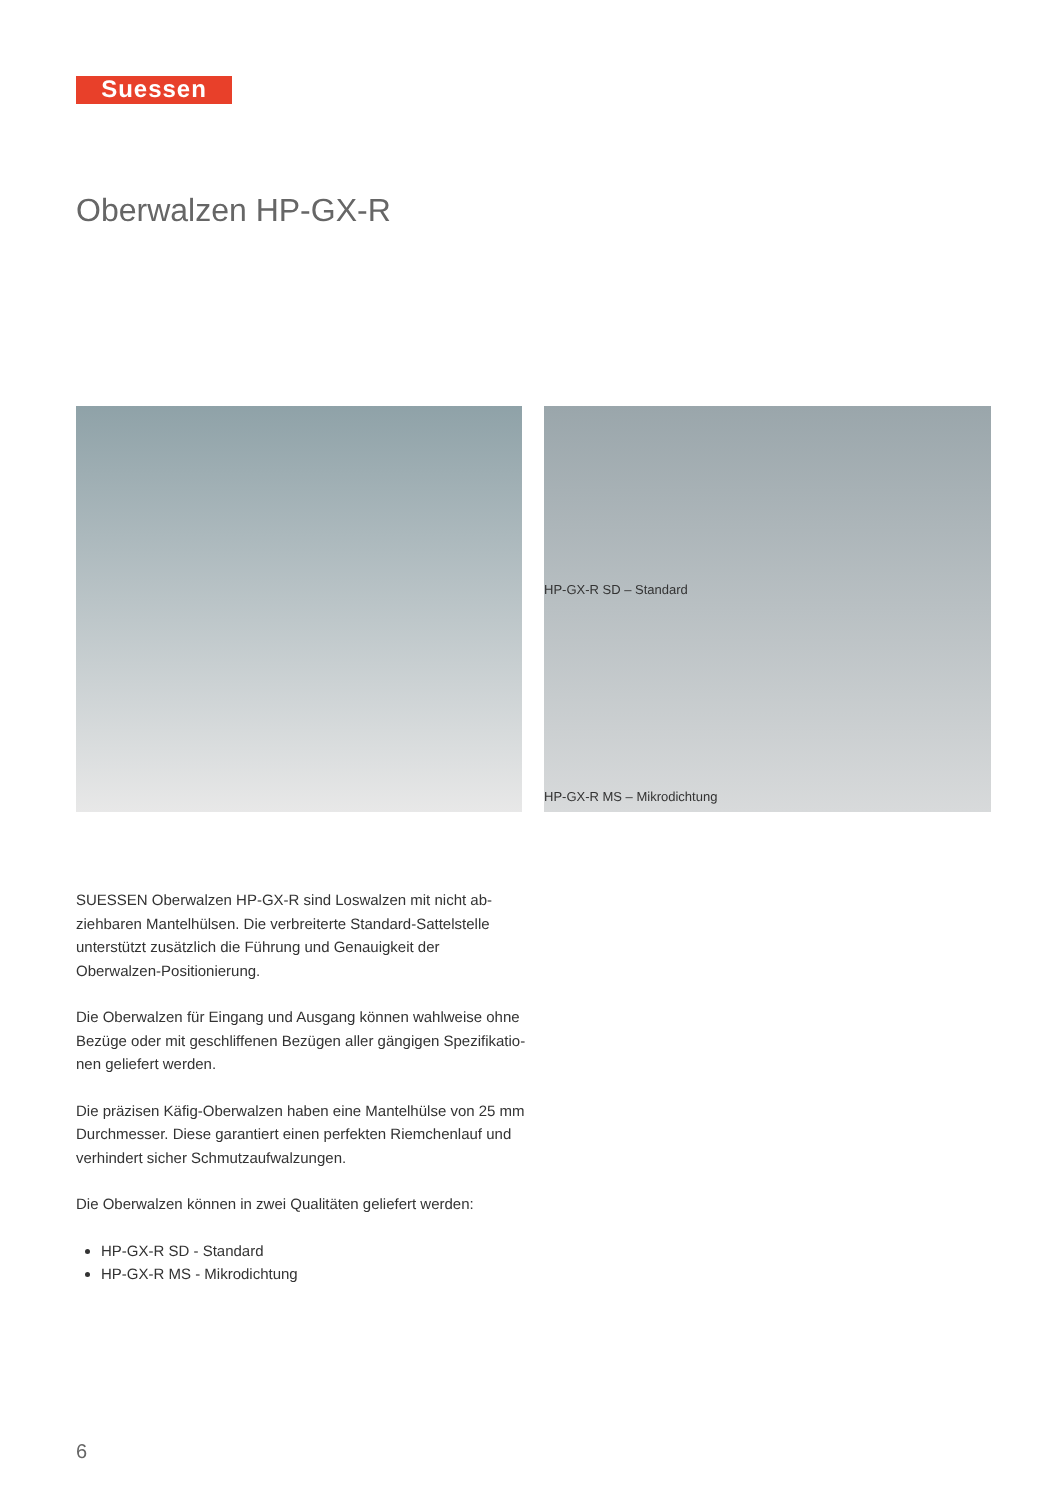Suessen
Oberwalzen HP-GX-R
HP-GX-R SD – Standard
HP-GX-R MS – Mikrodichtung
SUESSEN Oberwalzen HP-GX-R sind Loswalzen mit nicht ab­ziehbaren Mantelhülsen. Die verbreiterte Standard-Sattelstelle unterstützt zusätzlich die Führung und Genauigkeit der Oberwalzen-Positionierung.
Die Oberwalzen für Eingang und Ausgang können wahlweise ohne Bezüge oder mit geschliffenen Bezügen aller gängigen Spezifikatio­nen geliefert werden.
Die präzisen Käfig-Oberwalzen haben eine Mantelhülse von 25 mm Durchmesser. Diese garantiert einen perfekten Riemchenlauf und verhindert sicher Schmutzaufwalzungen.
Die Oberwalzen können in zwei Qualitäten geliefert werden:
HP-GX-R SD - Standard
HP-GX-R MS - Mikrodichtung
6